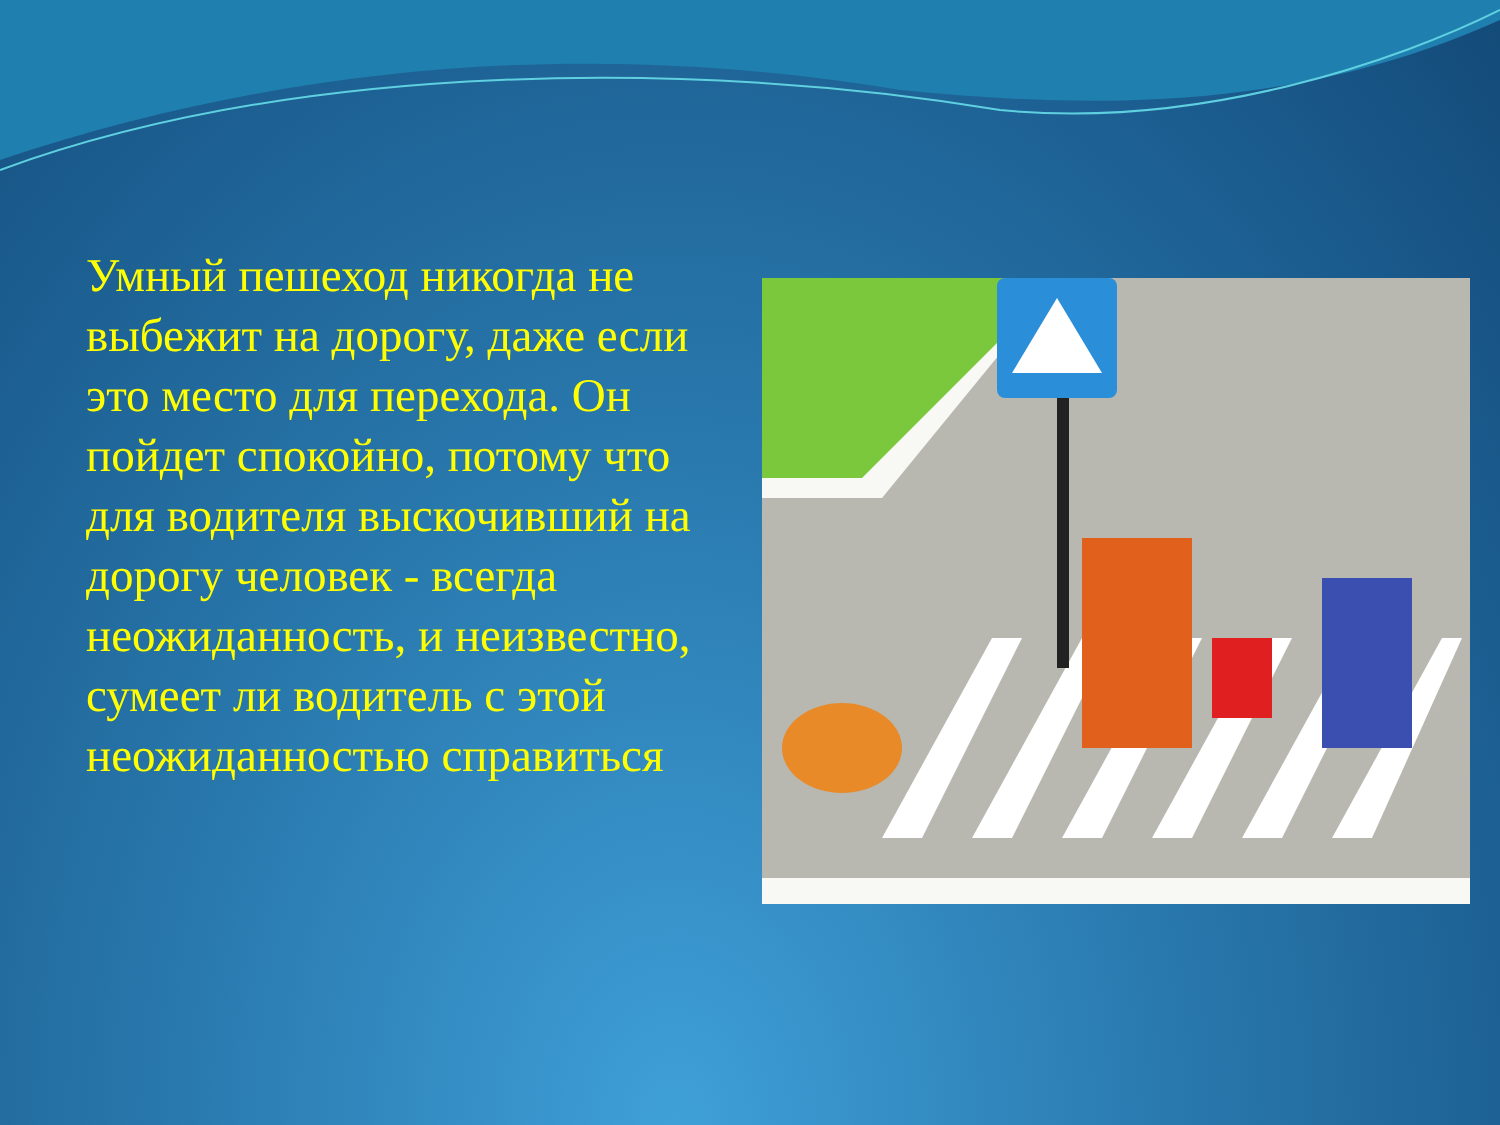Умный пешеход никогда не выбежит на дорогу, даже если это место для перехода. Он пойдет спокойно, потому что для водителя выскочивший на дорогу человек - всегда неожиданность, и неизвестно, сумеет ли водитель с этой неожиданностью справиться